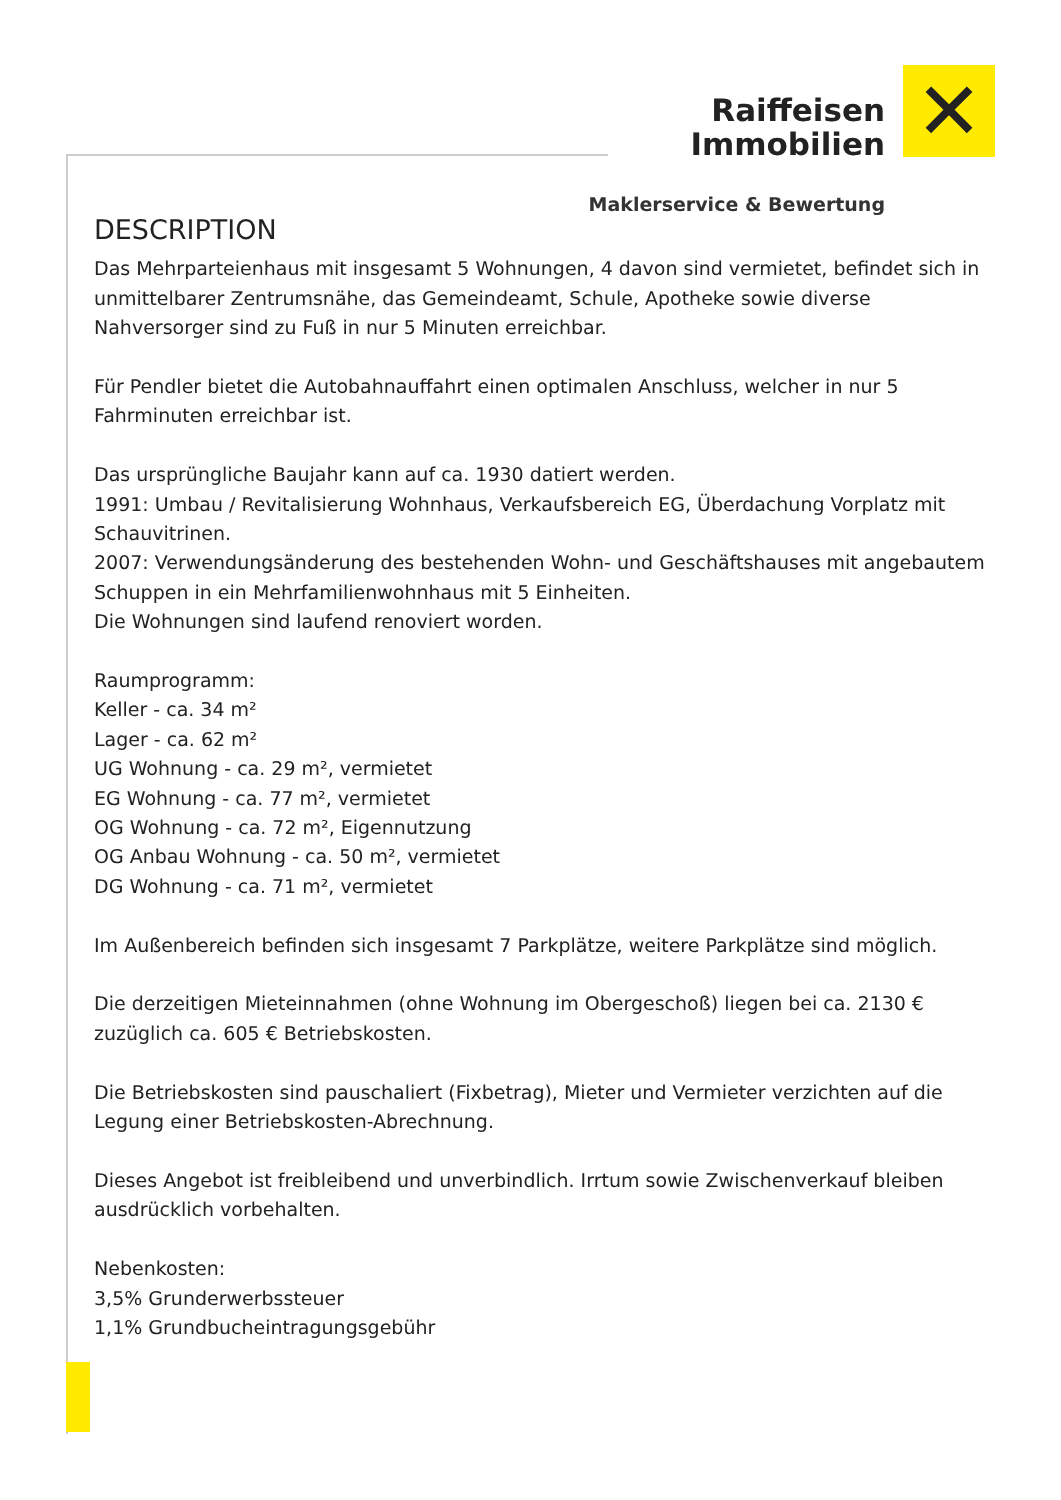Raiffeisen
Immobilien
Maklerservice & Bewertung
✕
DESCRIPTION
Das Mehrparteienhaus mit insgesamt 5 Wohnungen, 4 davon sind vermietet, befindet sich in unmittelbarer Zentrumsnähe, das Gemeindeamt, Schule, Apotheke sowie diverse Nahversorger sind zu Fuß in nur 5 Minuten erreichbar.
Für Pendler bietet die Autobahnauffahrt einen optimalen Anschluss, welcher in nur 5 Fahrminuten erreichbar ist.
Das ursprüngliche Baujahr kann auf ca. 1930 datiert werden.
1991: Umbau / Revitalisierung Wohnhaus, Verkaufsbereich EG, Überdachung Vorplatz mit Schauvitrinen.
2007: Verwendungsänderung des bestehenden Wohn- und Geschäftshauses mit angebautem Schuppen in ein Mehrfamilienwohnhaus mit 5 Einheiten.
Die Wohnungen sind laufend renoviert worden.
Raumprogramm:
Keller - ca. 34 m²
Lager - ca. 62 m²
UG Wohnung - ca. 29 m², vermietet
EG Wohnung - ca. 77 m², vermietet
OG Wohnung - ca. 72 m², Eigennutzung
OG Anbau Wohnung - ca. 50 m², vermietet
DG Wohnung - ca. 71 m², vermietet
Im Außenbereich befinden sich insgesamt 7 Parkplätze, weitere Parkplätze sind möglich.
Die derzeitigen Mieteinnahmen (ohne Wohnung im Obergeschoß) liegen bei ca. 2130 € zuzüglich ca. 605 € Betriebskosten.
Die Betriebskosten sind pauschaliert (Fixbetrag), Mieter und Vermieter verzichten auf die Legung einer Betriebskosten-Abrechnung.
Dieses Angebot ist freibleibend und unverbindlich. Irrtum sowie Zwischenverkauf bleiben ausdrücklich vorbehalten.
Nebenkosten:
3,5% Grunderwerbssteuer
1,1% Grundbucheintragungsgebühr